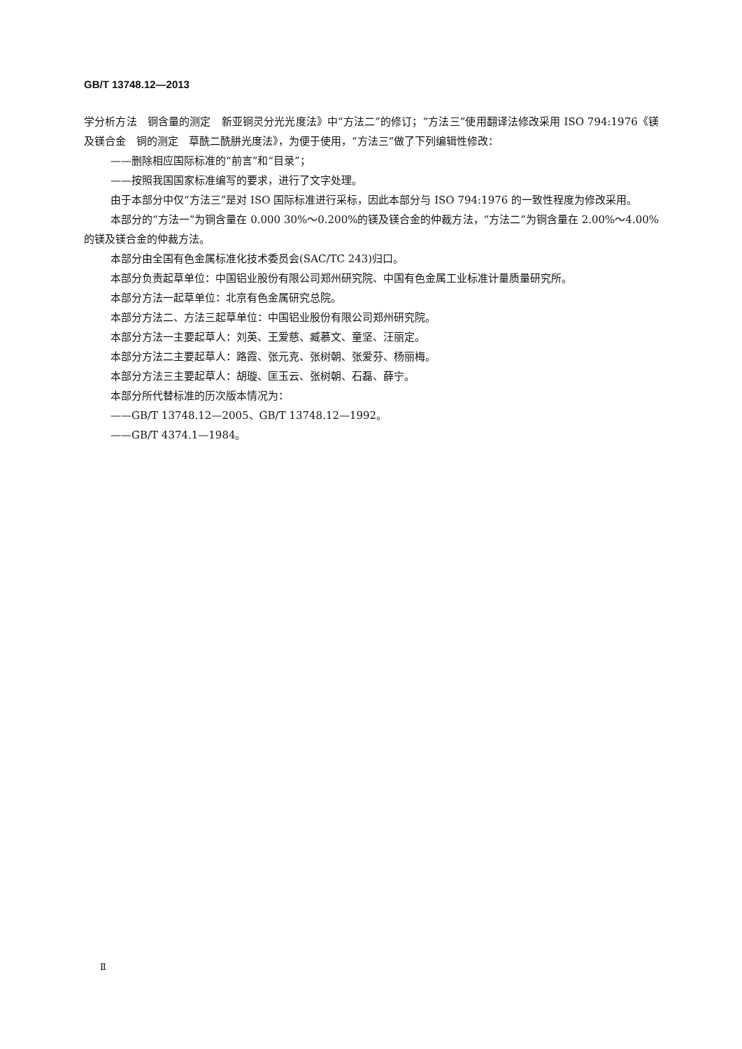GB/T 13748.12—2013
学分析方法　铜含量的测定　新亚铜灵分光光度法》中“方法二”的修订；“方法三”使用翻译法修改采用 ISO 794:1976《镁及镁合金　铜的测定　草酰二酰肼光度法》，为便于使用，“方法三”做了下列编辑性修改：
——删除相应国际标准的“前言”和“目录”；
——按照我国国家标准编写的要求，进行了文字处理。
由于本部分中仅“方法三”是对 ISO 国际标准进行采标，因此本部分与 ISO 794:1976 的一致性程度为修改采用。
本部分的“方法一”为铜含量在 0.000 30%～0.200%的镁及镁合金的仲裁方法，“方法二”为铜含量在 2.00%～4.00%的镁及镁合金的仲裁方法。
本部分由全国有色金属标准化技术委员会(SAC/TC 243)归口。
本部分负责起草单位：中国铝业股份有限公司郑州研究院、中国有色金属工业标准计量质量研究所。
本部分方法一起草单位：北京有色金属研究总院。
本部分方法二、方法三起草单位：中国铝业股份有限公司郑州研究院。
本部分方法一主要起草人：刘英、王爱慈、臧慕文、童坚、汪丽定。
本部分方法二主要起草人：路霞、张元克、张树朝、张爱芬、杨丽梅。
本部分方法三主要起草人：胡璇、匡玉云、张树朝、石磊、薛宁。
本部分所代替标准的历次版本情况为：
——GB/T 13748.12—2005、GB/T 13748.12—1992。
——GB/T 4374.1—1984。
Ⅱ